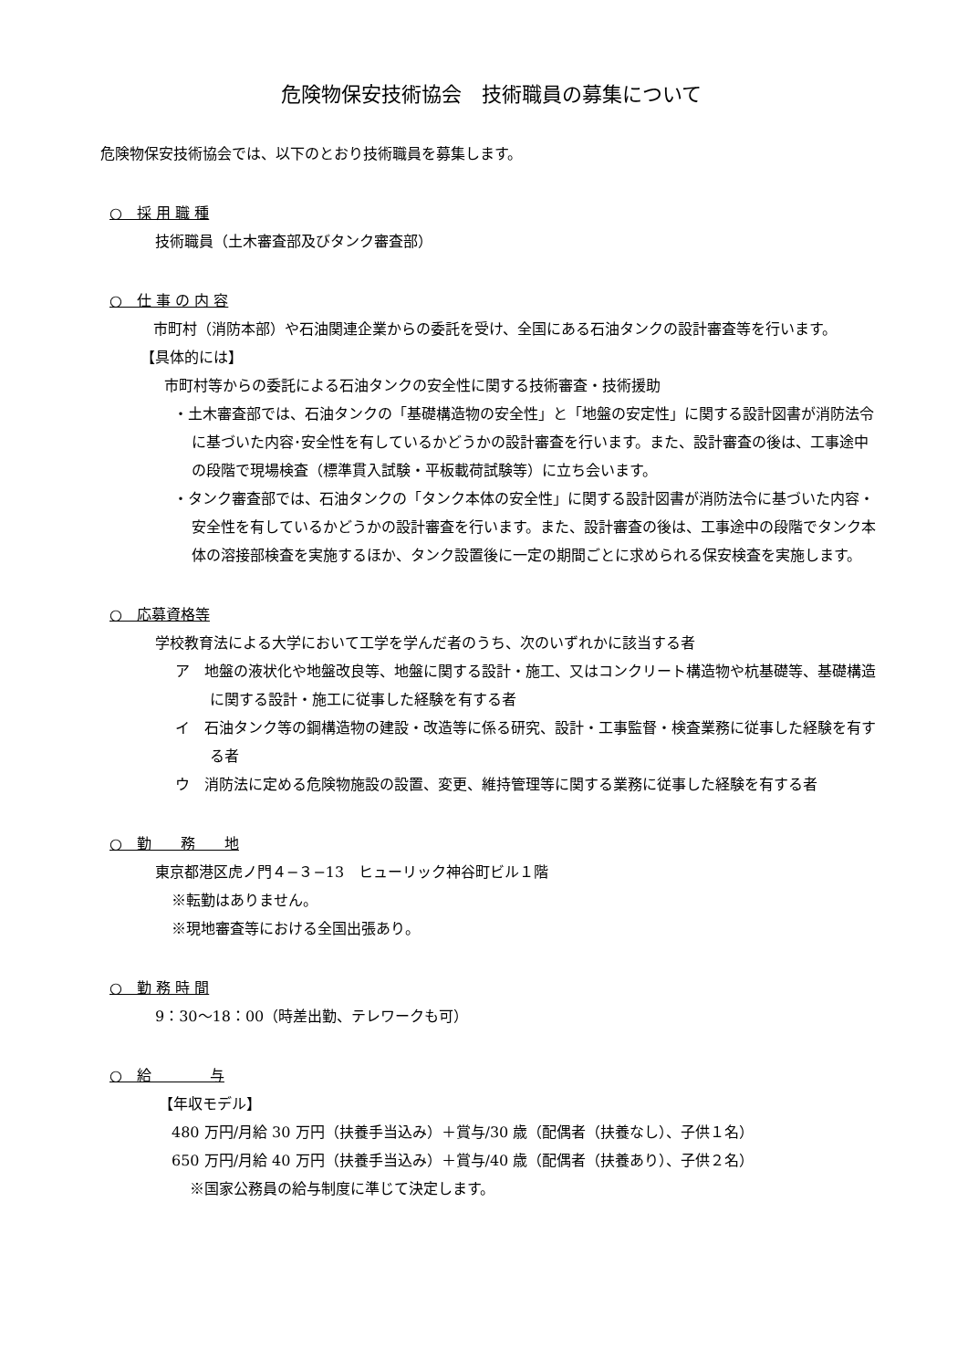危険物保安技術協会　技術職員の募集について
危険物保安技術協会では、以下のとおり技術職員を募集します。
○　採 用 職 種
技術職員（土木審査部及びタンク審査部）
○　仕 事 の 内 容
市町村（消防本部）や石油関連企業からの委託を受け、全国にある石油タンクの設計審査等を行います。
【具体的には】
市町村等からの委託による石油タンクの安全性に関する技術審査・技術援助
・土木審査部では、石油タンクの「基礎構造物の安全性」と「地盤の安定性」に関する設計図書が消防法令に基づいた内容･安全性を有しているかどうかの設計審査を行います。また、設計審査の後は、工事途中の段階で現場検査（標準貫入試験・平板載荷試験等）に立ち会います。
・タンク審査部では、石油タンクの「タンク本体の安全性」に関する設計図書が消防法令に基づいた内容・安全性を有しているかどうかの設計審査を行います。また、設計審査の後は、工事途中の段階でタンク本体の溶接部検査を実施するほか、タンク設置後に一定の期間ごとに求められる保安検査を実施します。
○　応募資格等
学校教育法による大学において工学を学んだ者のうち、次のいずれかに該当する者
ア　地盤の液状化や地盤改良等、地盤に関する設計・施工、又はコンクリート構造物や杭基礎等、基礎構造に関する設計・施工に従事した経験を有する者
イ　石油タンク等の鋼構造物の建設・改造等に係る研究、設計・工事監督・検査業務に従事した経験を有する者
ウ　消防法に定める危険物施設の設置、変更、維持管理等に関する業務に従事した経験を有する者
○　勤　　務　　地
東京都港区虎ノ門４−３−13　ヒューリック神谷町ビル１階
※転勤はありません。
※現地審査等における全国出張あり。
○　勤 務 時 間
9：30〜18：00（時差出勤、テレワークも可）
○　給　　　　与
【年収モデル】
480 万円/月給 30 万円（扶養手当込み）＋賞与/30 歳（配偶者（扶養なし）、子供１名）
650 万円/月給 40 万円（扶養手当込み）＋賞与/40 歳（配偶者（扶養あり）、子供２名）
※国家公務員の給与制度に準じて決定します。